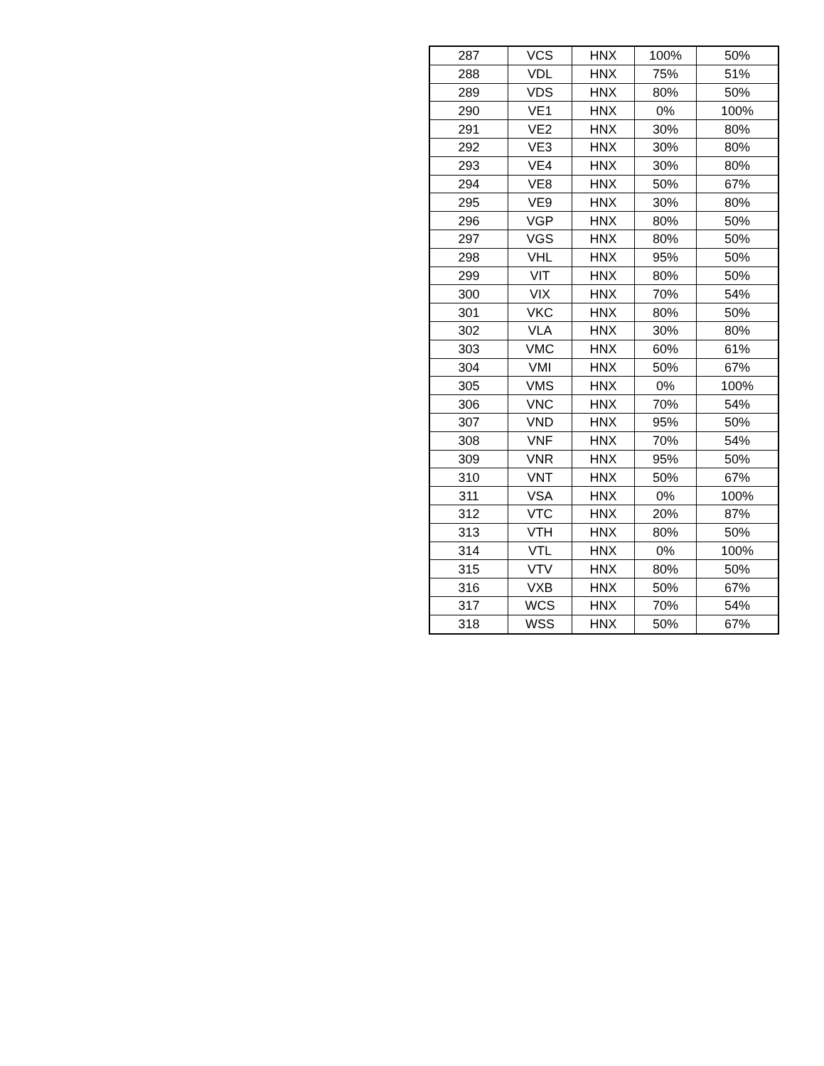| 287 | VCS | HNX | 100% | 50% |
| 288 | VDL | HNX | 75% | 51% |
| 289 | VDS | HNX | 80% | 50% |
| 290 | VE1 | HNX | 0% | 100% |
| 291 | VE2 | HNX | 30% | 80% |
| 292 | VE3 | HNX | 30% | 80% |
| 293 | VE4 | HNX | 30% | 80% |
| 294 | VE8 | HNX | 50% | 67% |
| 295 | VE9 | HNX | 30% | 80% |
| 296 | VGP | HNX | 80% | 50% |
| 297 | VGS | HNX | 80% | 50% |
| 298 | VHL | HNX | 95% | 50% |
| 299 | VIT | HNX | 80% | 50% |
| 300 | VIX | HNX | 70% | 54% |
| 301 | VKC | HNX | 80% | 50% |
| 302 | VLA | HNX | 30% | 80% |
| 303 | VMC | HNX | 60% | 61% |
| 304 | VMI | HNX | 50% | 67% |
| 305 | VMS | HNX | 0% | 100% |
| 306 | VNC | HNX | 70% | 54% |
| 307 | VND | HNX | 95% | 50% |
| 308 | VNF | HNX | 70% | 54% |
| 309 | VNR | HNX | 95% | 50% |
| 310 | VNT | HNX | 50% | 67% |
| 311 | VSA | HNX | 0% | 100% |
| 312 | VTC | HNX | 20% | 87% |
| 313 | VTH | HNX | 80% | 50% |
| 314 | VTL | HNX | 0% | 100% |
| 315 | VTV | HNX | 80% | 50% |
| 316 | VXB | HNX | 50% | 67% |
| 317 | WCS | HNX | 70% | 54% |
| 318 | WSS | HNX | 50% | 67% |